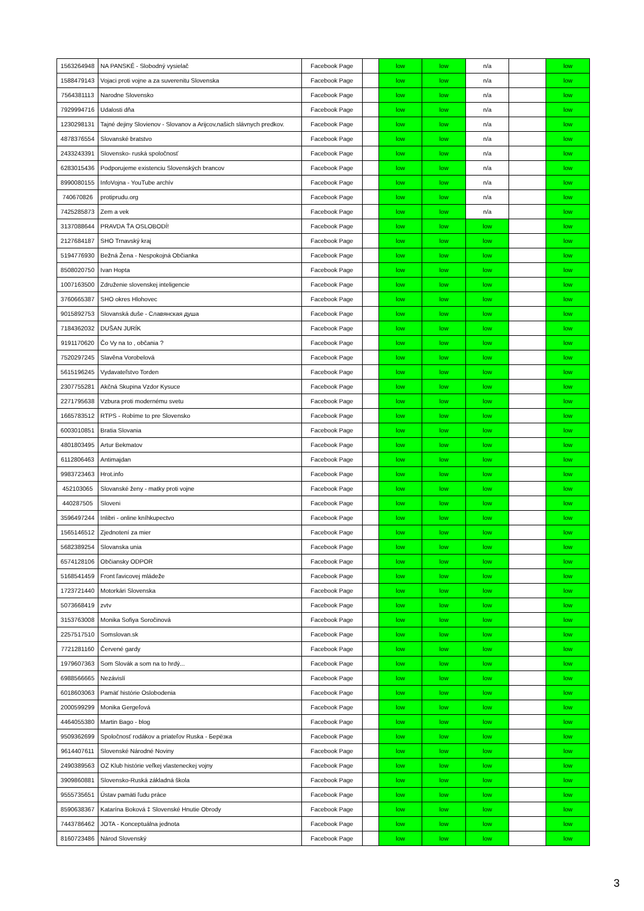| 1563264948 | NA PANSKÉ - Slobodný vysielač | Facebook Page | | low | low | n/a | | low |
| 1588479143 | Vojaci proti vojne a za suverenitu Slovenska | Facebook Page | | low | low | n/a | | low |
| 7564381113 | Narodne Slovensko | Facebook Page | | low | low | n/a | | low |
| 7929994716 | Udalosti dňa | Facebook Page | | low | low | n/a | | low |
| 1230298131 | Tajné dejiny Slovienov - Slovanov a Arijcov,našich slávnych predkov. | Facebook Page | | low | low | n/a | | low |
| 4878376554 | Slovanské bratstvo | Facebook Page | | low | low | n/a | | low |
| 2433243391 | Slovensko- ruská spoločnosť | Facebook Page | | low | low | n/a | | low |
| 6283015436 | Podporujeme existenciu Slovenských brancov | Facebook Page | | low | low | n/a | | low |
| 8990080155 | InfoVojna - YouTube archív | Facebook Page | | low | low | n/a | | low |
| 740670826 | protiprudu.org | Facebook Page | | low | low | n/a | | low |
| 7425285873 | Zem a vek | Facebook Page | | low | low | n/a | | low |
| 3137088644 | PRAVDA ŤA OSLOBODÍ! | Facebook Page | | low | low | low | | low |
| 2127684187 | SHO Trnavský kraj | Facebook Page | | low | low | low | | low |
| 5194776930 | Bežná Žena - Nespokojná Občianka | Facebook Page | | low | low | low | | low |
| 8508020750 | Ivan Hopta | Facebook Page | | low | low | low | | low |
| 1007163500 | Združenie slovenskej inteligencie | Facebook Page | | low | low | low | | low |
| 3760665387 | SHO okres Hlohovec | Facebook Page | | low | low | low | | low |
| 9015892753 | Slovanská duše - Славянская душа | Facebook Page | | low | low | low | | low |
| 7184362032 | DUŠAN JURÍK | Facebook Page | | low | low | low | | low |
| 9191170620 | Čo Vy na to , občania ? | Facebook Page | | low | low | low | | low |
| 7520297245 | Slavěna Vorobelová | Facebook Page | | low | low | low | | low |
| 5615196245 | Vydavateľstvo Torden | Facebook Page | | low | low | low | | low |
| 2307755281 | Akčná Skupina Vzdor Kysuce | Facebook Page | | low | low | low | | low |
| 2271795638 | Vzbura proti modernému svetu | Facebook Page | | low | low | low | | low |
| 1665783512 | RTPS - Robíme to pre Slovensko | Facebook Page | | low | low | low | | low |
| 6003010851 | Bratia Slovania | Facebook Page | | low | low | low | | low |
| 4801803495 | Artur Bekmatov | Facebook Page | | low | low | low | | low |
| 6112806463 | Antimajdan | Facebook Page | | low | low | low | | low |
| 9983723463 | Hrot.info | Facebook Page | | low | low | low | | low |
| 452103065 | Slovanské ženy - matky proti vojne | Facebook Page | | low | low | low | | low |
| 440287505 | Sloveni | Facebook Page | | low | low | low | | low |
| 3596497244 | Inlibri - online kníhkupectvo | Facebook Page | | low | low | low | | low |
| 1565146512 | Zjednotení za mier | Facebook Page | | low | low | low | | low |
| 5682389254 | Slovanska unia | Facebook Page | | low | low | low | | low |
| 6574128106 | Občiansky ODPOR | Facebook Page | | low | low | low | | low |
| 5168541459 | Front ľavicovej mládeže | Facebook Page | | low | low | low | | low |
| 1723721440 | Motorkári Slovenska | Facebook Page | | low | low | low | | low |
| 5073668419 | zvtv | Facebook Page | | low | low | low | | low |
| 3153763008 | Monika Sofiya Soročinová | Facebook Page | | low | low | low | | low |
| 2257517510 | Somslovan.sk | Facebook Page | | low | low | low | | low |
| 7721281160 | Červené gardy | Facebook Page | | low | low | low | | low |
| 1979607363 | Som Slovák a som na to hrdý... | Facebook Page | | low | low | low | | low |
| 6988566665 | Nezávislí | Facebook Page | | low | low | low | | low |
| 6018603063 | Pamäť histórie Oslobodenia | Facebook Page | | low | low | low | | low |
| 2000599299 | Monika Gergeľová | Facebook Page | | low | low | low | | low |
| 4464055380 | Martin Bago - blog | Facebook Page | | low | low | low | | low |
| 9509362699 | Spoločnosť rodákov a priateľov Ruska - Берёзка | Facebook Page | | low | low | low | | low |
| 9614407611 | Slovenské Národné Noviny | Facebook Page | | low | low | low | | low |
| 2490389563 | OZ Klub histórie veľkej vlasteneckej vojny | Facebook Page | | low | low | low | | low |
| 3909860881 | Slovensko-Ruská základná škola | Facebook Page | | low | low | low | | low |
| 9555735651 | Ústav pamäti ľudu práce | Facebook Page | | low | low | low | | low |
| 8590638367 | Katarína Boková ‡ Slovenské Hnutie Obrody | Facebook Page | | low | low | low | | low |
| 7443786462 | JOTA - Konceptuálna jednota | Facebook Page | | low | low | low | | low |
| 8160723486 | Národ Slovenský | Facebook Page | | low | low | low | | low |
3